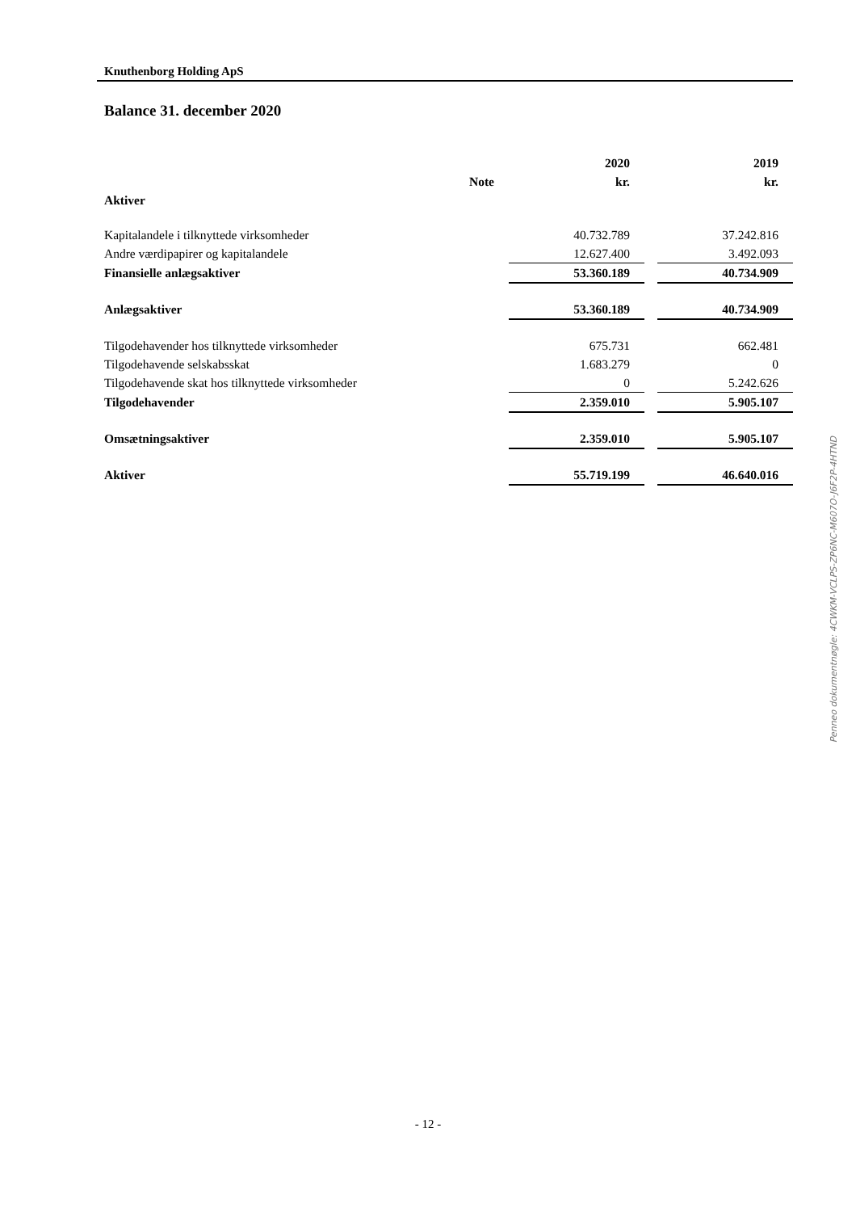Knuthenborg Holding ApS
Balance 31. december 2020
| | | 2020 | | 2019 |
| --- | --- | --- | --- | --- |
| | Note | kr. | | kr. |
| Aktiver | | | | |
| Kapitalandele i tilknyttede virksomheder | | 40.732.789 | | 37.242.816 |
| Andre værdipapirer og kapitalandele | | 12.627.400 | | 3.492.093 |
| Finansielle anlægsaktiver | | 53.360.189 | | 40.734.909 |
| Anlægsaktiver | | 53.360.189 | | 40.734.909 |
| Tilgodehavender hos tilknyttede virksomheder | | 675.731 | | 662.481 |
| Tilgodehavende selskabsskat | | 1.683.279 | | 0 |
| Tilgodehavende skat hos tilknyttede virksomheder | | 0 | | 5.242.626 |
| Tilgodehavender | | 2.359.010 | | 5.905.107 |
| Omsætningsaktiver | | 2.359.010 | | 5.905.107 |
| Aktiver | | 55.719.199 | | 46.640.016 |
Penneo dokumentnøgle: 4CWKM-VCLPS-ZP6NC-M607O-J6F2P-4HTND
- 12 -